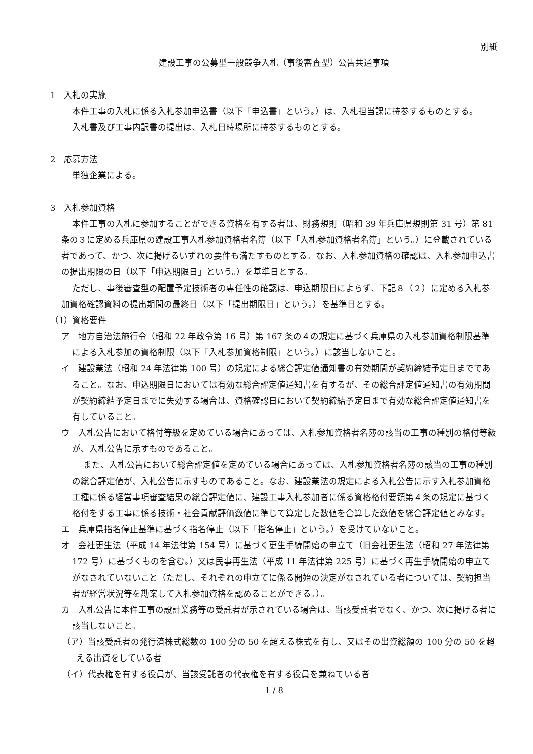別紙
建設工事の公募型一般競争入札（事後審査型）公告共通事項
1　入札の実施
本件工事の入札に係る入札参加申込書（以下「申込書」という。）は、入札担当課に持参するものとする。
入札書及び工事内訳書の提出は、入札日時場所に持参するものとする。
2　応募方法
単独企業による。
3　入札参加資格
本件工事の入札に参加することができる資格を有する者は、財務規則（昭和 39 年兵庫県規則第 31 号）第 81 条の３に定める兵庫県の建設工事入札参加資格者名簿（以下「入札参加資格者名簿」という。）に登載されている者であって、かつ、次に掲げるいずれの要件も満たすものとする。なお、入札参加資格の確認は、入札参加申込書の提出期限の日（以下「申込期限日」という。）を基準日とする。
ただし、事後審査型の配置予定技術者の専任性の確認は、申込期限日によらず、下記８（２）に定める入札参加資格確認資料の提出期間の最終日（以下「提出期限日」という。）を基準日とする。
（1）資格要件
ア　地方自治法施行令（昭和 22 年政令第 16 号）第 167 条の４の規定に基づく兵庫県の入札参加資格制限基準による入札参加の資格制限（以下「入札参加資格制限」という。）に該当しないこと。
イ　建設業法（昭和 24 年法律第 100 号）の規定による総合評定値通知書の有効期間が契約締結予定日までであること。なお、申込期限日においては有効な総合評定値通知書を有するが、その総合評定値通知書の有効期間が契約締結予定日までに失効する場合は、資格確認日において契約締結予定日まで有効な総合評定値通知書を有していること。
ウ　入札公告において格付等級を定めている場合にあっては、入札参加資格者名簿の該当の工事の種別の格付等級が、入札公告に示すものであること。
また、入札公告において総合評定値を定めている場合にあっては、入札参加資格者名簿の該当の工事の種別の総合評定値が、入札公告に示すものであること。なお、建設業法の規定による入札公告に示す入札参加資格工種に係る経営事項審査結果の総合評定値に、建設工事入札参加者に係る資格格付要領第４条の規定に基づく格付をする工事に係る技術・社会貢献評価数値に準じて算定した数値を合算した数値を総合評定値とみなす。
エ　兵庫県指名停止基準に基づく指名停止（以下「指名停止」という。）を受けていないこと。
オ　会社更生法（平成 14 年法律第 154 号）に基づく更生手続開始の申立て（旧会社更生法（昭和 27 年法律第 172 号）に基づくものを含む。）又は民事再生法（平成 11 年法律第 225 号）に基づく再生手続開始の申立てがなされていないこと（ただし、それぞれの申立てに係る開始の決定がなされている者については、契約担当者が経営状況等を勘案して入札参加資格を認めることができる。）。
カ　入札公告に本件工事の設計業務等の受託者が示されている場合は、当該受託者でなく、かつ、次に掲げる者に該当しないこと。
（ア）当該受託者の発行済株式総数の 100 分の 50 を超える株式を有し、又はその出資総額の 100 分の 50 を超える出資をしている者
（イ）代表権を有する役員が、当該受託者の代表権を有する役員を兼ねている者
1 / 8